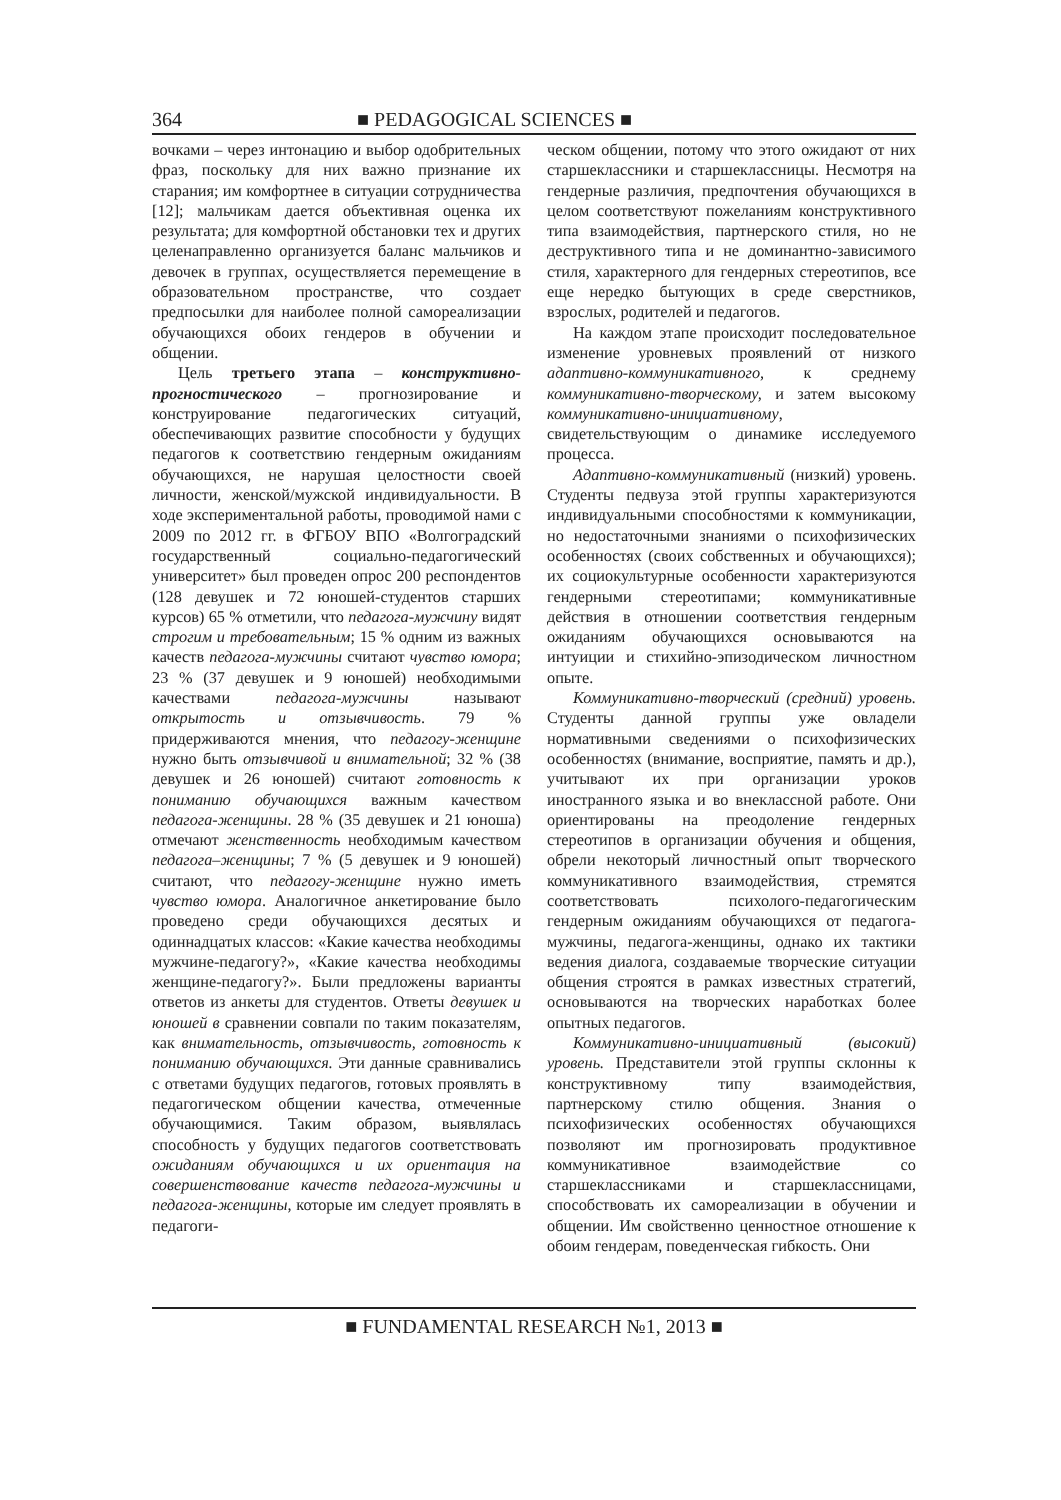364 ■ PEDAGOGICAL SCIENCES ■
вочками – через интонацию и выбор одобрительных фраз, поскольку для них важно признание их старания; им комфортнее в ситуации сотрудничества [12]; мальчикам дается объективная оценка их результата; для комфортной обстановки тех и других целенаправленно организуется баланс мальчиков и девочек в группах, осуществляется перемещение в образовательном пространстве, что создает предпосылки для наиболее полной самореализации обучающихся обоих гендеров в обучении и общении.
Цель третьего этапа – конструктивно-прогностического – прогнозирование и конструирование педагогических ситуаций, обеспечивающих развитие способности у будущих педагогов к соответствию гендерным ожиданиям обучающихся, не нарушая целостности своей личности, женской/мужской индивидуальности. В ходе экспериментальной работы, проводимой нами с 2009 по 2012 гг. в ФГБОУ ВПО «Волгоградский государственный социально-педагогический университет» был проведен опрос 200 респондентов (128 девушек и 72 юношей-студентов старших курсов) 65 % отметили, что педагога-мужчину видят строгим и требовательным; 15 % одним из важных качеств педагога-мужчины считают чувство юмора; 23 % (37 девушек и 9 юношей) необходимыми качествами педагога-мужчины называют открытость и отзывчивость. 79 % придерживаются мнения, что педагогу-женщине нужно быть отзывчивой и внимательной; 32 % (38 девушек и 26 юношей) считают готовность к пониманию обучающихся важным качеством педагога-женщины. 28 % (35 девушек и 21 юноша) отмечают женственность необходимым качеством педагога–женщины; 7 % (5 девушек и 9 юношей) считают, что педагогу-женщине нужно иметь чувство юмора. Аналогичное анкетирование было проведено среди обучающихся десятых и одиннадцатых классов: «Какие качества необходимы мужчине-педагогу?», «Какие качества необходимы женщине-педагогу?». Были предложены варианты ответов из анкеты для студентов. Ответы девушек и юношей в сравнении совпали по таким показателям, как внимательность, отзывчивость, готовность к пониманию обучающихся. Эти данные сравнивались с ответами будущих педагогов, готовых проявлять в педагогическом общении качества, отмеченные обучающимися. Таким образом, выявлялась способность у будущих педагогов соответствовать ожиданиям обучающихся и их ориентация на совершенствование качеств педагога-мужчины и педагога-женщины, которые им следует проявлять в педагоги-
ческом общении, потому что этого ожидают от них старшеклассники и старшеклассницы. Несмотря на гендерные различия, предпочтения обучающихся в целом соответствуют пожеланиям конструктивного типа взаимодействия, партнерского стиля, но не деструктивного типа и не доминантно-зависимого стиля, характерного для гендерных стереотипов, все еще нередко бытующих в среде сверстников, взрослых, родителей и педагогов.
На каждом этапе происходит последовательное изменение уровневых проявлений от низкого адаптивно-коммуникативного, к среднему коммуникативно-творческому, и затем высокому коммуникативно-инициативному, свидетельствующим о динамике исследуемого процесса.
Адаптивно-коммуникативный (низкий) уровень. Студенты педвуза этой группы характеризуются индивидуальными способностями к коммуникации, но недостаточными знаниями о психофизических особенностях (своих собственных и обучающихся); их социокультурные особенности характеризуются гендерными стереотипами; коммуникативные действия в отношении соответствия гендерным ожиданиям обучающихся основываются на интуиции и стихийно-эпизодическом личностном опыте.
Коммуникативно-творческий (средний) уровень. Студенты данной группы уже овладели нормативными сведениями о психофизических особенностях (внимание, восприятие, память и др.), учитывают их при организации уроков иностранного языка и во внеклассной работе. Они ориентированы на преодоление гендерных стереотипов в организации обучения и общения, обрели некоторый личностный опыт творческого коммуникативного взаимодействия, стремятся соответствовать психолого-педагогическим гендерным ожиданиям обучающихся от педагога-мужчины, педагога-женщины, однако их тактики ведения диалога, создаваемые творческие ситуации общения строятся в рамках известных стратегий, основываются на творческих наработках более опытных педагогов.
Коммуникативно-инициативный (высокий) уровень. Представители этой группы склонны к конструктивному типу взаимодействия, партнерскому стилю общения. Знания о психофизических особенностях обучающихся позволяют им прогнозировать продуктивное коммуникативное взаимодействие со старшеклассниками и старшеклассницами, способствовать их самореализации в обучении и общении. Им свойственно ценностное отношение к обоим гендерам, поведенческая гибкость. Они
■ FUNDAMENTAL RESEARCH №1, 2013 ■